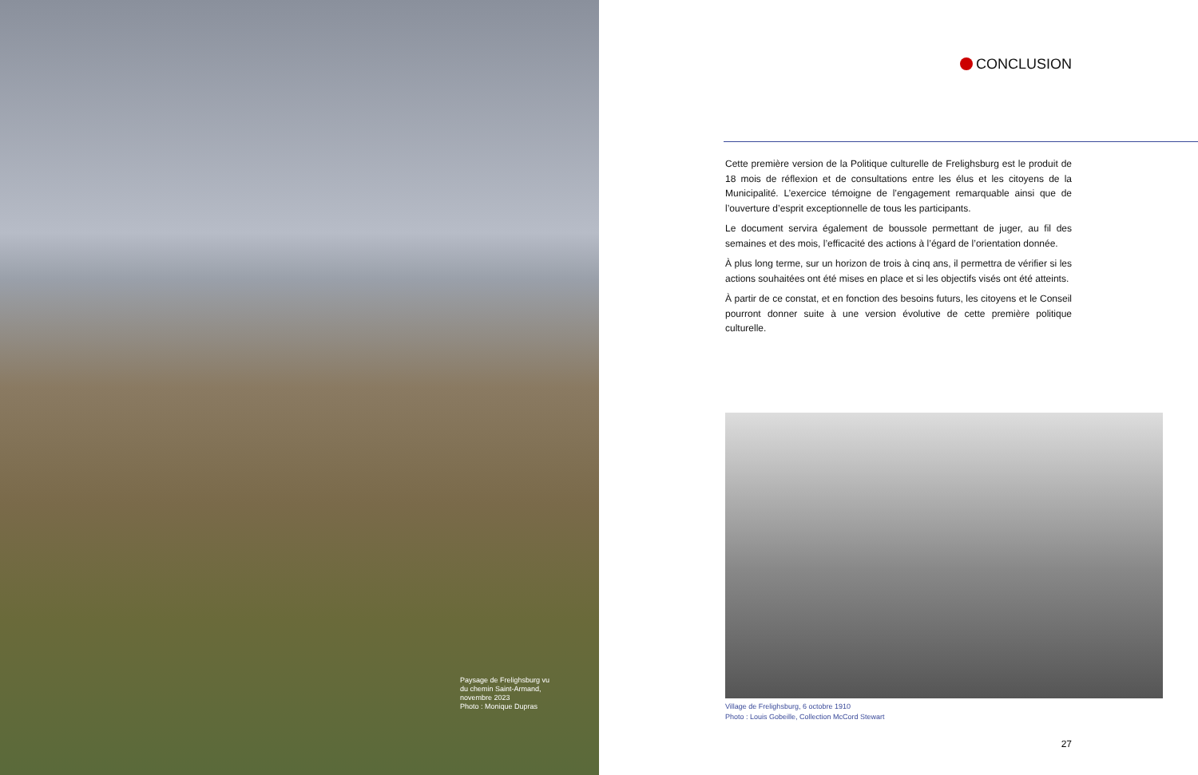Paysage de Frelighsburg vu du chemin Saint-Armand, novembre 2023
Photo : Monique Dupras
CONCLUSION
Cette première version de la Politique culturelle de Frelighsburg est le produit de 18 mois de réflexion et de consultations entre les élus et les citoyens de la Municipalité. L’exercice témoigne de l’engagement remarquable ainsi que de l’ouverture d’esprit exceptionnelle de tous les participants.
Le document servira également de boussole permettant de juger, au fil des semaines et des mois, l’efficacité des actions à l’égard de l’orientation donnée.
À plus long terme, sur un horizon de trois à cinq ans, il permettra de vérifier si les actions souhaitées ont été mises en place et si les objectifs visés ont été atteints.
À partir de ce constat, et en fonction des besoins futurs, les citoyens et le Conseil pourront donner suite à une version évolutive de cette première politique culturelle.
Village de Frelighsburg, 6 octobre 1910
Photo : Louis Gobeille, Collection McCord Stewart
27